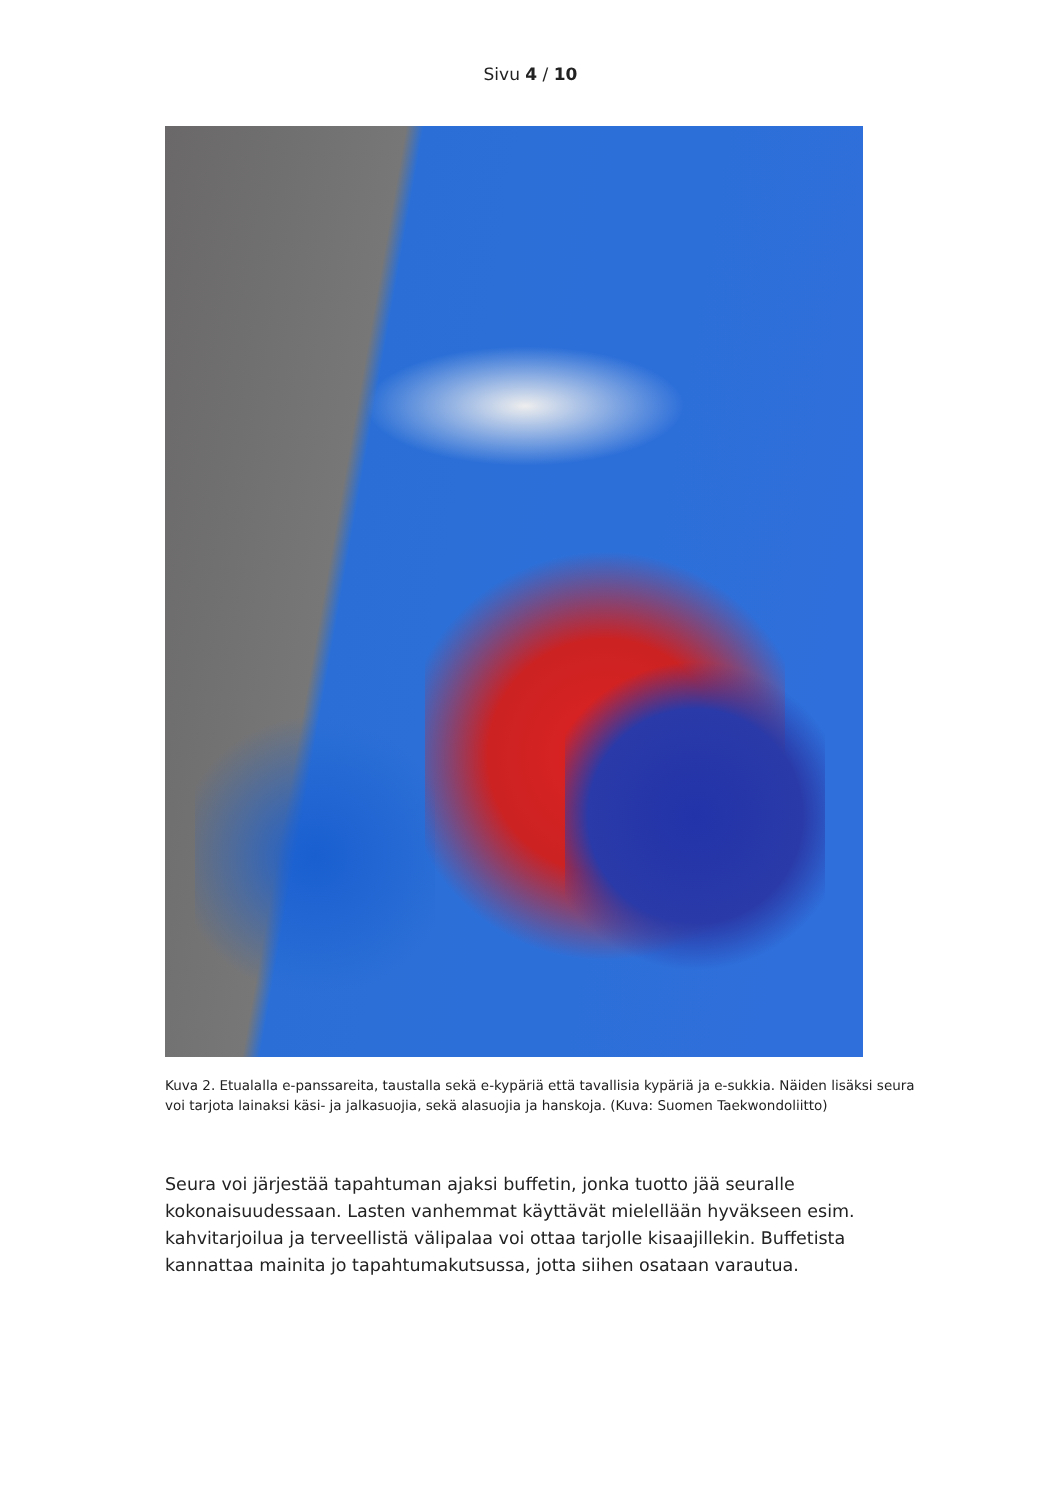Sivu 4 / 10
Kuva 2. Etualalla e-panssareita, taustalla sekä e-kypäriä että tavallisia kypäriä ja e-sukkia. Näiden lisäksi seura voi tarjota lainaksi käsi- ja jalkasuojia, sekä alasuojia ja hanskoja. (Kuva: Suomen Taekwondoliitto)
Seura voi järjestää tapahtuman ajaksi buffetin, jonka tuotto jää seuralle kokonaisuudessaan. Lasten vanhemmat käyttävät mielellään hyväkseen esim. kahvitarjoilua ja terveellistä välipalaa voi ottaa tarjolle kisaajillekin. Buffetista kannattaa mainita jo tapahtumakutsussa, jotta siihen osataan varautua.